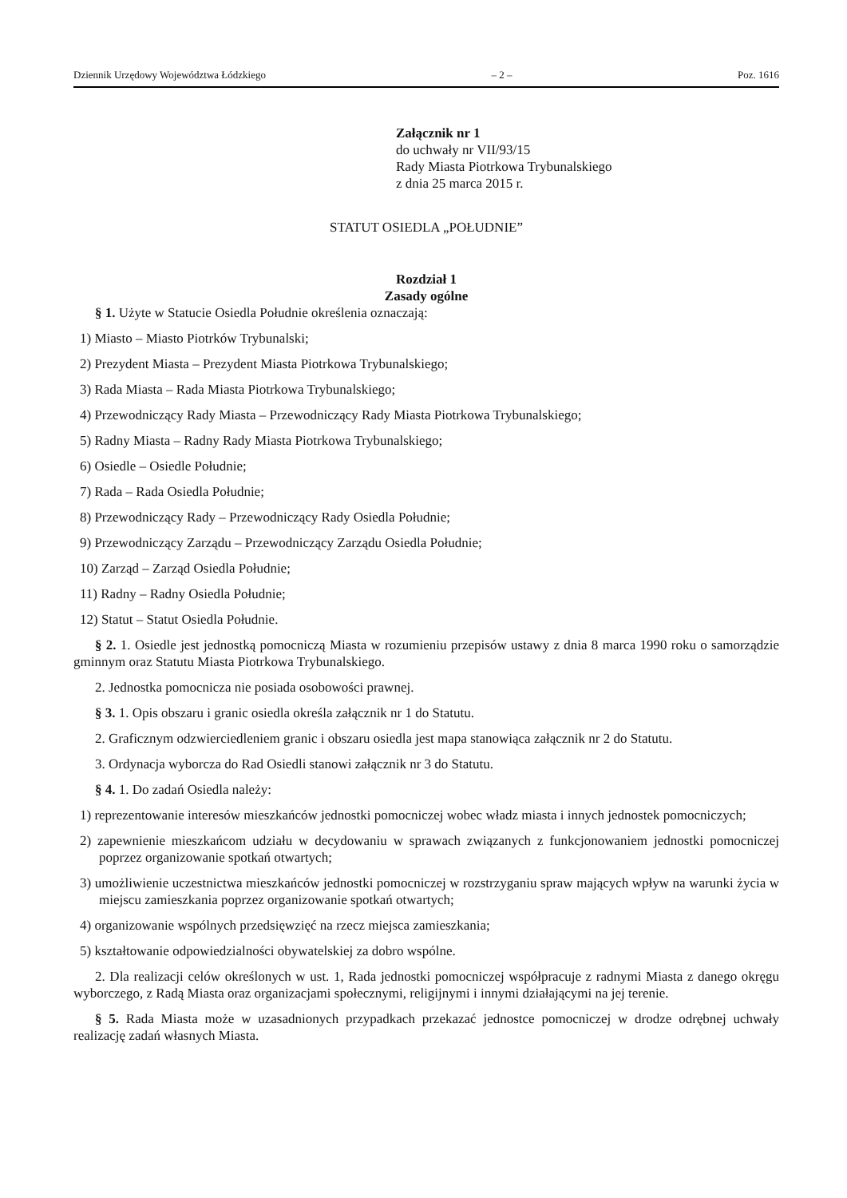Dziennik Urzędowy Województwa Łódzkiego – 2 – Poz. 1616
Załącznik nr 1
do uchwały nr VII/93/15
Rady Miasta Piotrkowa Trybunalskiego
z dnia 25 marca 2015 r.
STATUT OSIEDLA „POŁUDNIE”
Rozdział 1
Zasady ogólne
§ 1. Użyte w Statucie Osiedla Południe określenia oznaczają:
1) Miasto – Miasto Piotrków Trybunalski;
2) Prezydent Miasta – Prezydent Miasta Piotrkowa Trybunalskiego;
3) Rada Miasta – Rada Miasta Piotrkowa Trybunalskiego;
4) Przewodniczący Rady Miasta – Przewodniczący Rady Miasta Piotrkowa Trybunalskiego;
5) Radny Miasta – Radny Rady Miasta Piotrkowa Trybunalskiego;
6) Osiedle – Osiedle Południe;
7) Rada – Rada Osiedla Południe;
8) Przewodniczący Rady – Przewodniczący Rady Osiedla Południe;
9) Przewodniczący Zarządu – Przewodniczący Zarządu Osiedla Południe;
10) Zarząd – Zarząd Osiedla Południe;
11) Radny – Radny Osiedla Południe;
12) Statut – Statut Osiedla Południe.
§ 2. 1. Osiedle jest jednostką pomocniczą Miasta w rozumieniu przepisów ustawy z dnia 8 marca 1990 roku o samorządzie gminnym oraz Statutu Miasta Piotrkowa Trybunalskiego.
2. Jednostka pomocnicza nie posiada osobowości prawnej.
§ 3. 1. Opis obszaru i granic osiedla określa załącznik nr 1 do Statutu.
2. Graficznym odzwierciedleniem granic i obszaru osiedla jest mapa stanowiąca załącznik nr 2 do Statutu.
3. Ordynacja wyborcza do Rad Osiedli stanowi załącznik nr 3 do Statutu.
§ 4. 1. Do zadań Osiedla należy:
1) reprezentowanie interesów mieszkańców jednostki pomocniczej wobec władz miasta i innych jednostek pomocniczych;
2) zapewnienie mieszkańcom udziału w decydowaniu w sprawach związanych z funkcjonowaniem jednostki pomocniczej poprzez organizowanie spotkań otwartych;
3) umożliwienie uczestnictwa mieszkańców jednostki pomocniczej w rozstrzyganiu spraw mających wpływ na warunki życia w miejscu zamieszkania poprzez organizowanie spotkań otwartych;
4) organizowanie wspólnych przedsięwzięć na rzecz miejsca zamieszkania;
5) kształtowanie odpowiedzialności obywatelskiej za dobro wspólne.
2. Dla realizacji celów określonych w ust. 1, Rada jednostki pomocniczej współpracuje z radnymi Miasta z danego okręgu wyborczego, z Radą Miasta oraz organizacjami społecznymi, religijnymi i innymi działającymi na jej terenie.
§ 5. Rada Miasta może w uzasadnionych przypadkach przekazać jednostce pomocniczej w drodze odrębnej uchwały realizację zadań własnych Miasta.